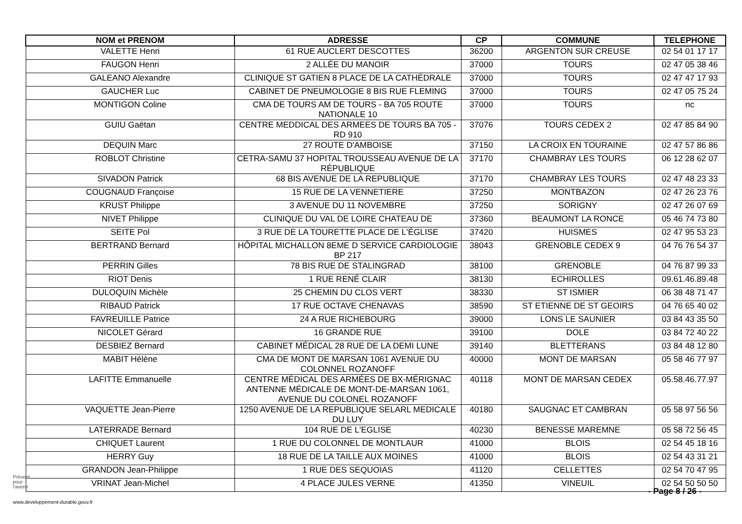| NOM et PRENOM | ADRESSE | CP | COMMUNE | TELEPHONE |
| --- | --- | --- | --- | --- |
| VALETTE Henri | 61 RUE AUCLERT DESCOTTES | 36200 | ARGENTON SUR CREUSE | 02 54 01 17 17 |
| FAUGON Henri | 2 ALLÉE DU MANOIR | 37000 | TOURS | 02 47 05 38 46 |
| GALEANO Alexandre | CLINIQUE ST GATIEN 8 PLACE DE LA CATHÉDRALE | 37000 | TOURS | 02 47 47 17 93 |
| GAUCHER Luc | CABINET DE PNEUMOLOGIE 8 BIS RUE FLEMING | 37000 | TOURS | 02 47 05 75 24 |
| MONTIGON Coline | CMA DE TOURS AM DE TOURS - BA 705 ROUTE NATIONALE 10 | 37000 | TOURS | nc |
| GUIU Gaëtan | CENTRE MEDDICAL DES ARMEES DE TOURS BA 705 - RD 910 | 37076 | TOURS CEDEX 2 | 02 47 85 84 90 |
| DEQUIN Marc | 27 ROUTE D'AMBOISE | 37150 | LA CROIX EN TOURAINE | 02 47 57 86 86 |
| ROBLOT Christine | CETRA-SAMU 37 HOPITAL TROUSSEAU AVENUE DE LA RÉPUBLIQUE | 37170 | CHAMBRAY LES TOURS | 06 12 28 62 07 |
| SIVADON Patrick | 68 BIS AVENUE DE LA REPUBLIQUE | 37170 | CHAMBRAY LES TOURS | 02 47 48 23 33 |
| COUGNAUD Françoise | 15 RUE DE LA VENNETIERE | 37250 | MONTBAZON | 02 47 26 23 76 |
| KRUST Philippe | 3 AVENUE DU 11 NOVEMBRE | 37250 | SORIGNY | 02 47 26 07 69 |
| NIVET Philippe | CLINIQUE DU VAL DE LOIRE CHATEAU DE | 37360 | BEAUMONT LA RONCE | 05 46 74 73 80 |
| SEITE Pol | 3 RUE DE LA TOURETTE PLACE DE L'ÉGLISE | 37420 | HUISMES | 02 47 95 53 23 |
| BERTRAND Bernard | HÔPITAL MICHALLON 8EME D SERVICE CARDIOLOGIE BP 217 | 38043 | GRENOBLE CEDEX 9 | 04 76 76 54 37 |
| PERRIN Gilles | 78 BIS RUE DE STALINGRAD | 38100 | GRENOBLE | 04 76 87 99 33 |
| RIOT Denis | 1 RUE RENÉ CLAIR | 38130 | ECHIROLLES | 09.61.46.89.48 |
| DULOQUIN Michèle | 25 CHEMIN DU CLOS VERT | 38330 | ST ISMIER | 06 38 48 71 47 |
| RIBAUD Patrick | 17 RUE OCTAVE CHENAVAS | 38590 | ST ETIENNE DE ST GEOIRS | 04 76 65 40 02 |
| FAVREUILLE Patrice | 24 A RUE RICHEBOURG | 39000 | LONS LE SAUNIER | 03 84 43 35 50 |
| NICOLET Gérard | 16 GRANDE RUE | 39100 | DOLE | 03 84 72 40 22 |
| DESBIEZ Bernard | CABINET MÉDICAL 28 RUE DE LA DEMI LUNE | 39140 | BLETTERANS | 03 84 48 12 80 |
| MABIT Hélène | CMA DE MONT DE MARSAN 1061 AVENUE DU COLONNEL ROZANOFF | 40000 | MONT DE MARSAN | 05 58 46 77 97 |
| LAFITTE Emmanuelle | CENTRE MÉDICAL DES ARMÉES DE BX-MÉRIGNAC ANTENNE MÉDICALE DE MONT-DE-MARSAN 1061, AVENUE DU COLONEL ROZANOFF | 40118 | MONT DE MARSAN CEDEX | 05.58.46.77.97 |
| VAQUETTE Jean-Pierre | 1250 AVENUE DE LA REPUBLIQUE SELARL MEDICALE DU LUY | 40180 | SAUGNAC ET CAMBRAN | 05 58 97 56 56 |
| LATERRADE Bernard | 104 RUE DE L'EGLISE | 40230 | BENESSE MAREMNE | 05 58 72 56 45 |
| CHIQUET Laurent | 1 RUE DU COLONNEL DE MONTLAUR | 41000 | BLOIS | 02 54 45 18 16 |
| HERRY Guy | 18 RUE DE LA TAILLE AUX MOINES | 41000 | BLOIS | 02 54 43 31 21 |
| GRANDON Jean-Philippe | 1 RUE DES SEQUOIAS | 41120 | CELLETTES | 02 54 70 47 95 |
| VRINAT Jean-Michel | 4 PLACE JULES VERNE | 41350 | VINEUIL | 02 54 50 50 50 |
Présent
pour
l'avenir
- Page 8 / 26 -
www.developpement-durable.gouv.fr